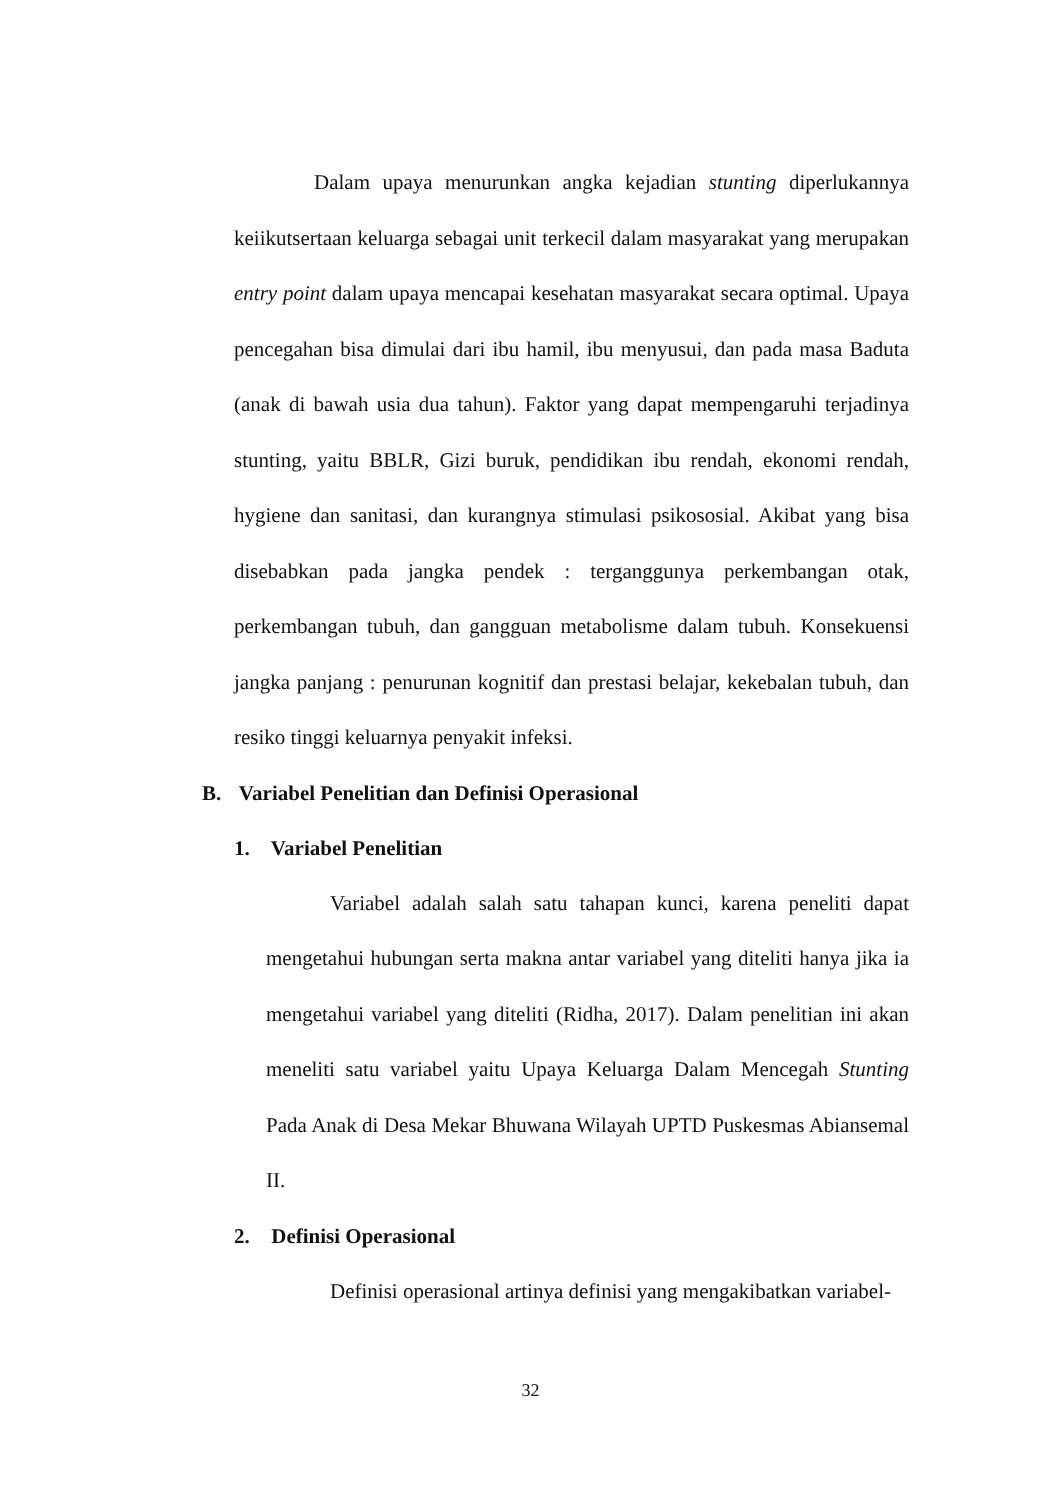Dalam upaya menurunkan angka kejadian stunting diperlukannya keiikutsertaan keluarga sebagai unit terkecil dalam masyarakat yang merupakan entry point dalam upaya mencapai kesehatan masyarakat secara optimal. Upaya pencegahan bisa dimulai dari ibu hamil, ibu menyusui, dan pada masa Baduta (anak di bawah usia dua tahun). Faktor yang dapat mempengaruhi terjadinya stunting, yaitu BBLR, Gizi buruk, pendidikan ibu rendah, ekonomi rendah, hygiene dan sanitasi, dan kurangnya stimulasi psikososial. Akibat yang bisa disebabkan pada jangka pendek : terganggunya perkembangan otak, perkembangan tubuh, dan gangguan metabolisme dalam tubuh. Konsekuensi jangka panjang : penurunan kognitif dan prestasi belajar, kekebalan tubuh, dan resiko tinggi keluarnya penyakit infeksi.
B. Variabel Penelitian dan Definisi Operasional
1. Variabel Penelitian
Variabel adalah salah satu tahapan kunci, karena peneliti dapat mengetahui hubungan serta makna antar variabel yang diteliti hanya jika ia mengetahui variabel yang diteliti (Ridha, 2017). Dalam penelitian ini akan meneliti satu variabel yaitu Upaya Keluarga Dalam Mencegah Stunting Pada Anak di Desa Mekar Bhuwana Wilayah UPTD Puskesmas Abiansemal II.
2. Definisi Operasional
Definisi operasional artinya definisi yang mengakibatkan variabel-
32